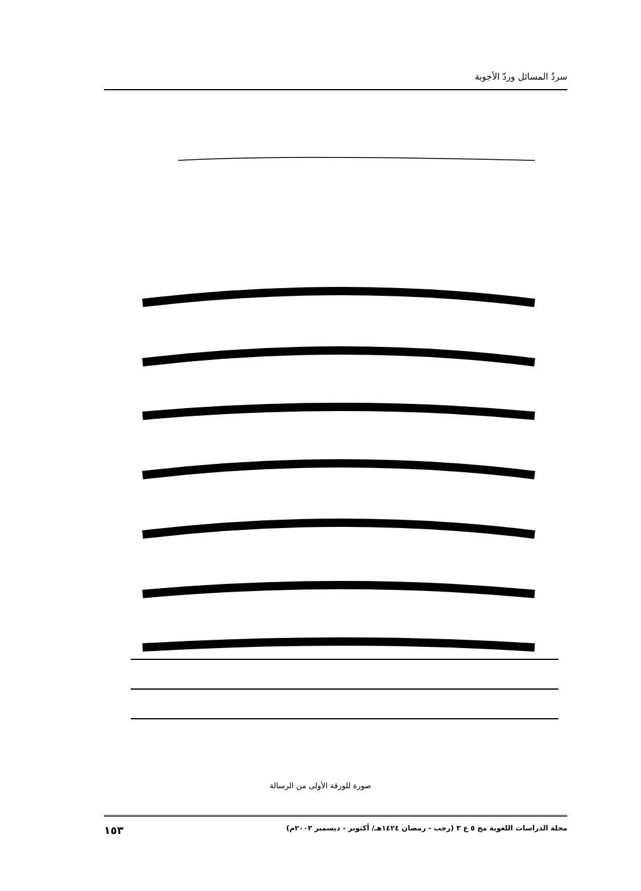سردُ المسائل وردّ الأجوبة
صورة للورقة الأولى من الرسالة
مجلة الدراسات اللغوية مج ٥ ع ٣ (رجب - رمضان ١٤٢٤هـ/ أكتوبر - ديسمبر ٢٠٠٣م) ١٥٣